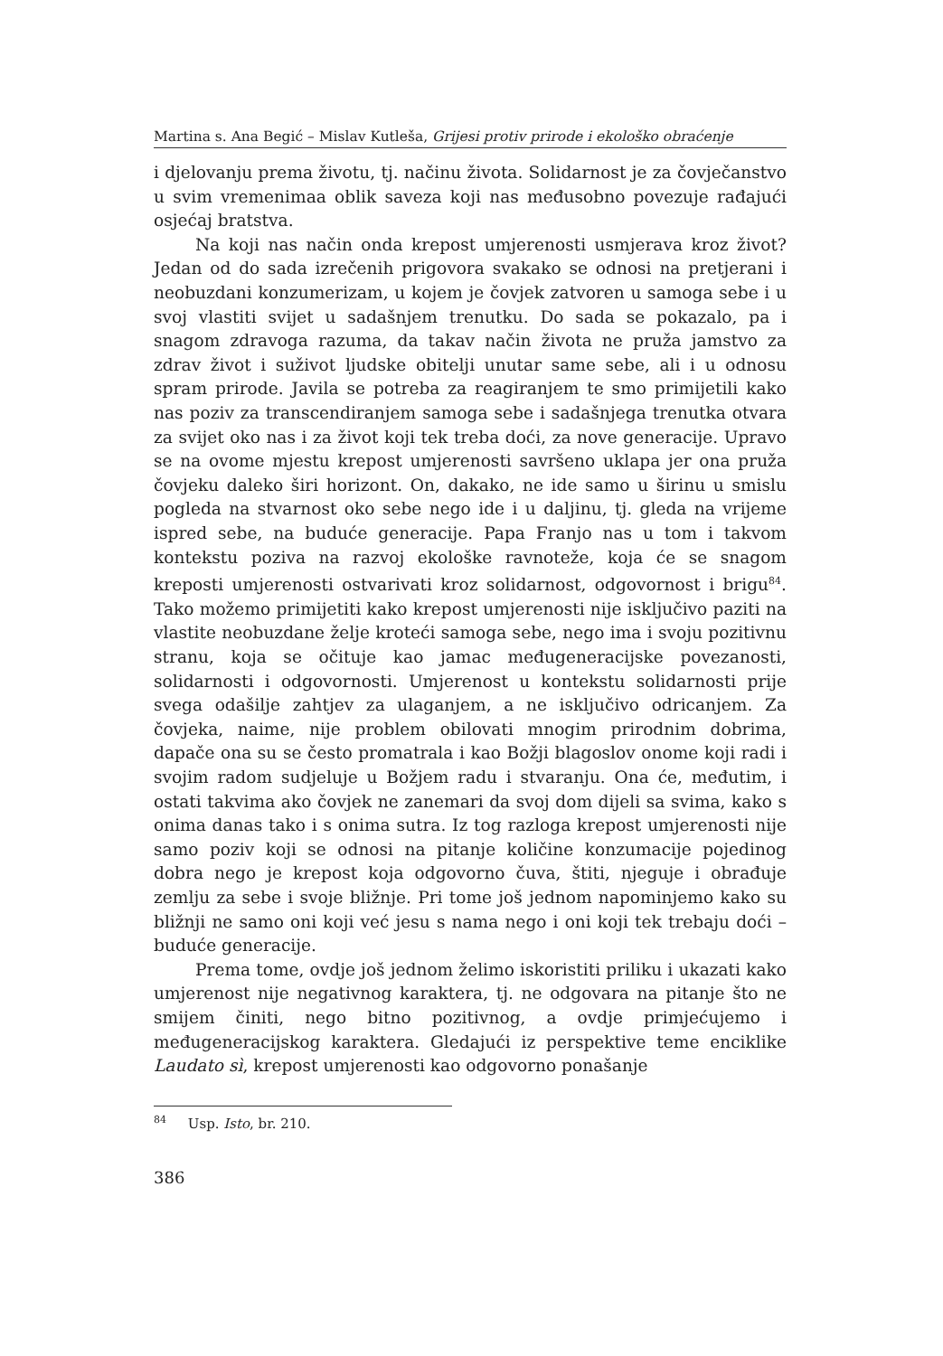Martina s. Ana Begić – Mislav Kutleša, Grijesi protiv prirode i ekološko obraćenje
i djelovanju prema životu, tj. načinu života. Solidarnost je za čovječanstvo u svim vremenimaa oblik saveza koji nas međusobno povezuje rađajući osjećaj bratstva.
Na koji nas način onda krepost umjerenosti usmjerava kroz život? Jedan od do sada izrečenih prigovora svakako se odnosi na pretjerani i neobuzdani konzumerizam, u kojem je čovjek zatvoren u samoga sebe i u svoj vlastiti svijet u sadašnjem trenutku. Do sada se pokazalo, pa i snagom zdravoga razuma, da takav način života ne pruža jamstvo za zdrav život i suživot ljudske obitelji unutar same sebe, ali i u odnosu spram prirode. Javila se potreba za reagiranjem te smo primijetili kako nas poziv za transcendiranjem samoga sebe i sadašnjega trenutka otvara za svijet oko nas i za život koji tek treba doći, za nove generacije. Upravo se na ovome mjestu krepost umjerenosti savršeno uklapa jer ona pruža čovjeku daleko širi horizont. On, dakako, ne ide samo u širinu u smislu pogleda na stvarnost oko sebe nego ide i u daljinu, tj. gleda na vrijeme ispred sebe, na buduće generacije. Papa Franjo nas u tom i takvom kontekstu poziva na razvoj ekološke ravnoteže, koja će se snagom kreposti umjerenosti ostvarivati kroz solidarnost, odgovornost i brigu<sup>84</sup>. Tako možemo primijetiti kako krepost umjerenosti nije isključivo paziti na vlastite neobuzdane želje kroteći samoga sebe, nego ima i svoju pozitivnu stranu, koja se očituje kao jamac međugeneracijske povezanosti, solidarnosti i odgovornosti. Umjerenost u kontekstu solidarnosti prije svega odašilje zahtjev za ulaganjem, a ne isključivo odricanjem. Za čovjeka, naime, nije problem obilovati mnogim prirodnim dobrima, dapače ona su se često promatrala i kao Božji blagoslov onome koji radi i svojim radom sudjeluje u Božjem radu i stvaranju. Ona će, međutim, i ostati takvima ako čovjek ne zanemari da svoj dom dijeli sa svima, kako s onima danas tako i s onima sutra. Iz tog razloga krepost umjerenosti nije samo poziv koji se odnosi na pitanje količine konzumacije pojedinog dobra nego je krepost koja odgovorno čuva, štiti, njeguje i obrađuje zemlju za sebe i svoje bližnje. Pri tome još jednom napominjemo kako su bližnji ne samo oni koji već jesu s nama nego i oni koji tek trebaju doći – buduće generacije.
Prema tome, ovdje još jednom želimo iskoristiti priliku i ukazati kako umjerenost nije negativnog karaktera, tj. ne odgovara na pitanje što ne smijem činiti, nego bitno pozitivnog, a ovdje primjećujemo i međugeneracijskog karaktera. Gledajući iz perspektive teme enciklike Laudato sì, krepost umjerenosti kao odgovorno ponašanje
<sup>84</sup> Usp. Isto, br. 210.
386